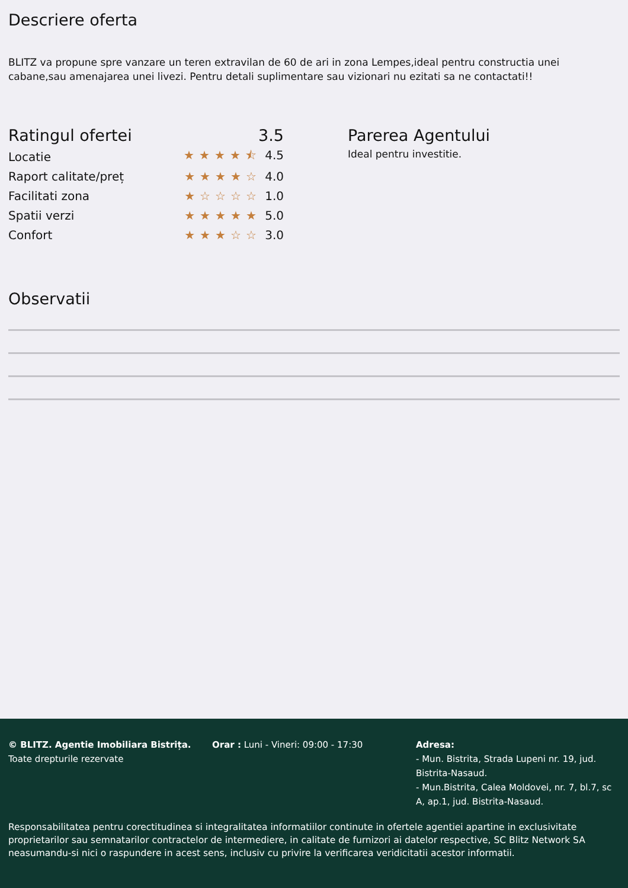Descriere oferta
BLITZ va propune spre vanzare un teren extravilan de 60 de ari in zona Lempes,ideal pentru constructia unei cabane,sau amenajarea unei livezi. Pentru detali suplimentare sau vizionari nu ezitati sa ne contactati!!
Ratingul ofertei 3.5
Locatie ★★★★⯪ 4.5
Raport calitate/preț ★★★★☆ 4.0
Facilitati zona ★☆☆☆☆ 1.0
Spatii verzi ★★★★★ 5.0
Confort ★★★☆☆ 3.0
Parerea Agentului
Ideal pentru investitie.
Observatii
© BLITZ. Agentie Imobiliara Bistrița.
Toate drepturile rezervate
Orar : Luni - Vineri: 09:00 - 17:30 Adresa:
- Mun. Bistrita, Strada Lupeni nr. 19, jud. Bistrita-Nasaud.
- Mun.Bistrita, Calea Moldovei, nr. 7, bl.7, sc A, ap.1, jud. Bistrita-Nasaud.
Responsabilitatea pentru corectitudinea si integralitatea informatiilor continute in ofertele agentiei apartine in exclusivitate proprietarilor sau semnatarilor contractelor de intermediere, in calitate de furnizori ai datelor respective, SC Blitz Network SA neasumandu-si nici o raspundere in acest sens, inclusiv cu privire la verificarea veridicitatii acestor informatii.